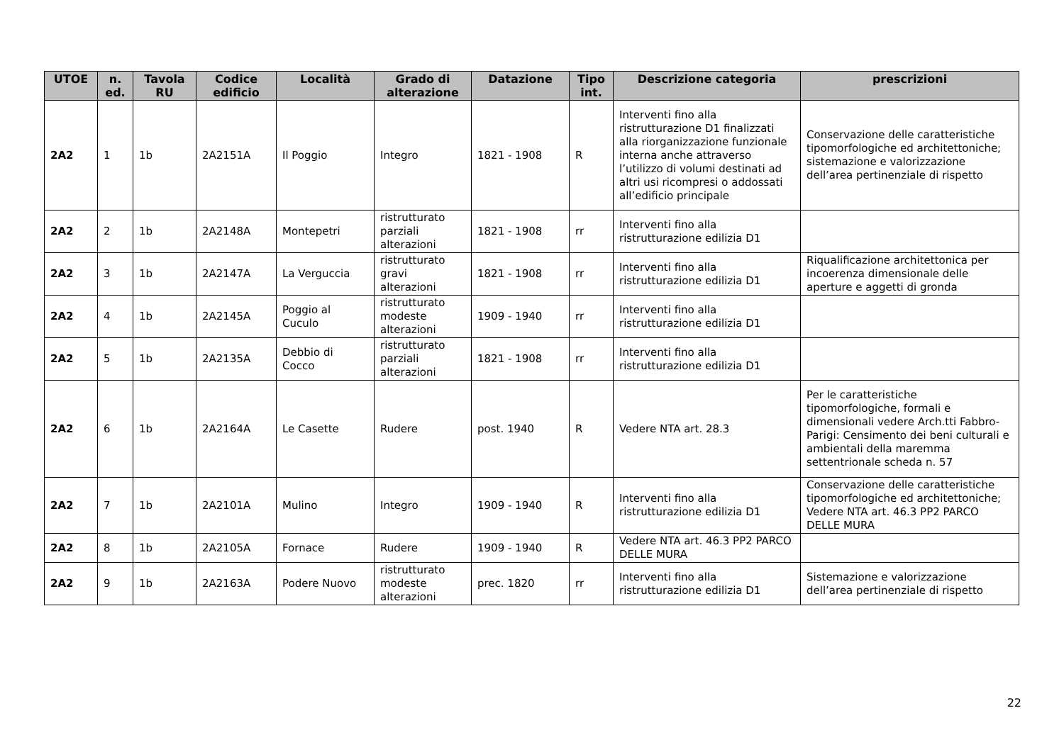| UTOE | n. ed. | Tavola RU | Codice edificio | Località | Grado di alterazione | Datazione | Tipo int. | Descrizione categoria | prescrizioni |
| --- | --- | --- | --- | --- | --- | --- | --- | --- | --- |
| 2A2 | 1 | 1b | 2A2151A | Il Poggio | Integro | 1821 - 1908 | R | Interventi fino alla ristrutturazione D1 finalizzati alla riorganizzazione funzionale interna anche attraverso l’utilizzo di volumi destinati ad altri usi ricompresi o addossati all’edificio principale | Conservazione delle caratteristiche tipomorfologiche ed architettoniche; sistemazione e valorizzazione dell’area pertinenziale di rispetto |
| 2A2 | 2 | 1b | 2A2148A | Montepetri | ristrutturato parziali alterazioni | 1821 - 1908 | rr | Interventi fino alla ristrutturazione edilizia D1 | |
| 2A2 | 3 | 1b | 2A2147A | La Verguccia | ristrutturato gravi alterazioni | 1821 - 1908 | rr | Interventi fino alla ristrutturazione edilizia D1 | Riqualificazione architettonica per incoerenza dimensionale delle aperture e aggetti di gronda |
| 2A2 | 4 | 1b | 2A2145A | Poggio al Cuculo | ristrutturato modeste alterazioni | 1909 - 1940 | rr | Interventi fino alla ristrutturazione edilizia D1 | |
| 2A2 | 5 | 1b | 2A2135A | Debbio di Cocco | ristrutturato parziali alterazioni | 1821 - 1908 | rr | Interventi fino alla ristrutturazione edilizia D1 | |
| 2A2 | 6 | 1b | 2A2164A | Le Casette | Rudere | post. 1940 | R | Vedere NTA art. 28.3 | Per le caratteristiche tipomorfologiche, formali e dimensionali vedere Arch.tti Fabbro-Parigi: Censimento dei beni culturali e ambientali della maremma settentrionale scheda n. 57 |
| 2A2 | 7 | 1b | 2A2101A | Mulino | Integro | 1909 - 1940 | R | Interventi fino alla ristrutturazione edilizia D1 | Conservazione delle caratteristiche tipomorfologiche ed architettoniche; Vedere NTA art. 46.3 PP2 PARCO DELLE MURA |
| 2A2 | 8 | 1b | 2A2105A | Fornace | Rudere | 1909 - 1940 | R | Vedere NTA art. 46.3 PP2 PARCO DELLE MURA | |
| 2A2 | 9 | 1b | 2A2163A | Podere Nuovo | ristrutturato modeste alterazioni | prec. 1820 | rr | Interventi fino alla ristrutturazione edilizia D1 | Sistemazione e valorizzazione dell’area pertinenziale di rispetto |
22